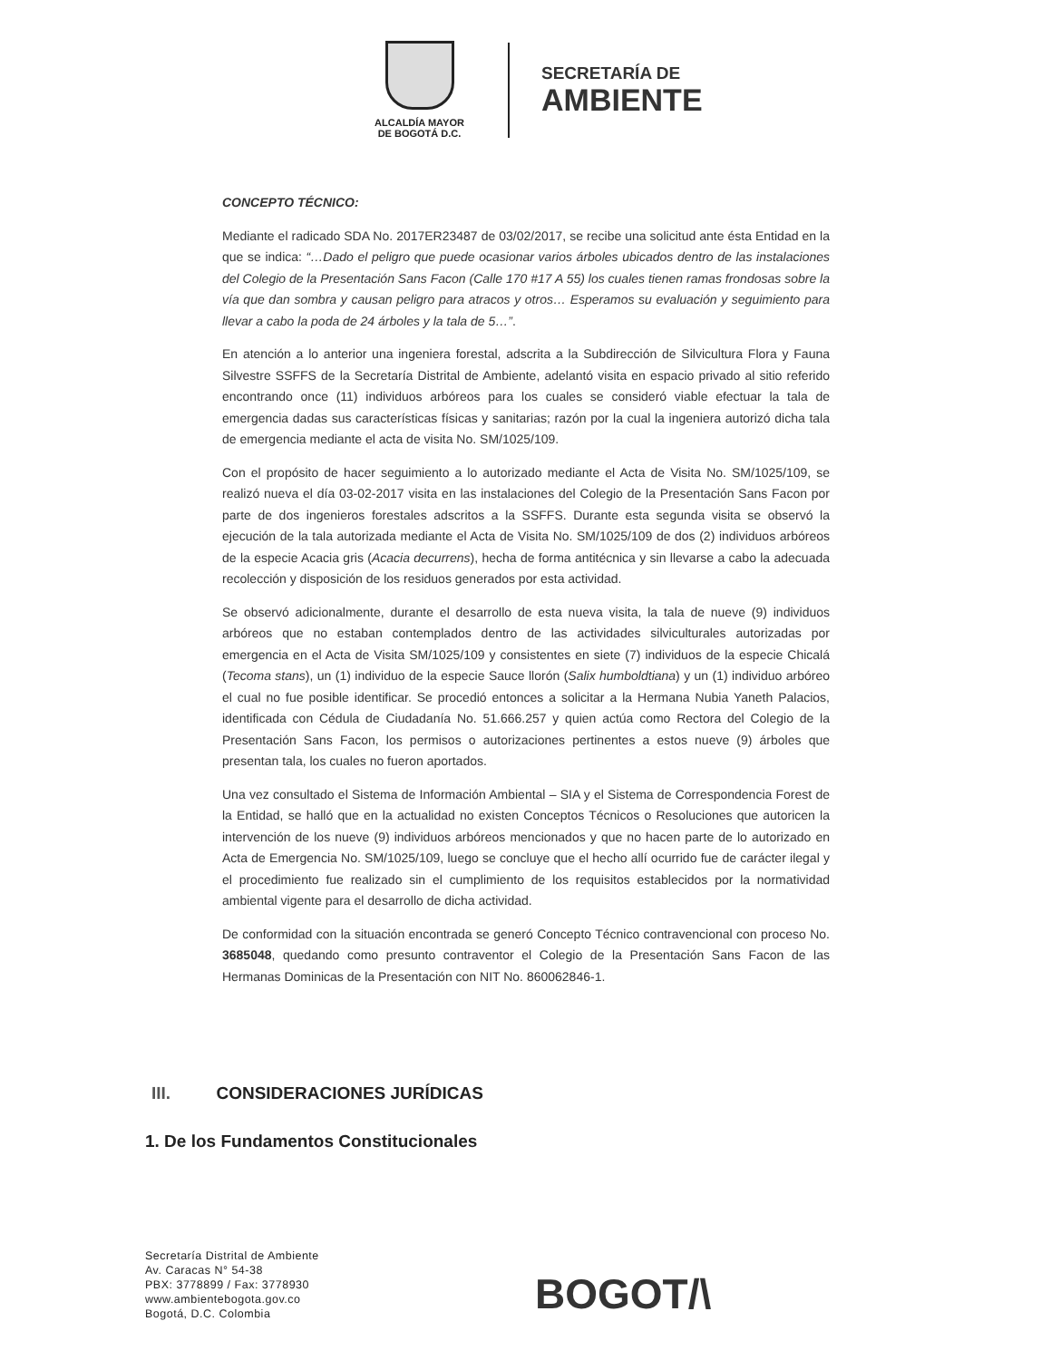ALCALDÍA MAYOR
DE BOGOTÁ D.C.
SECRETARÍA DE
AMBIENTE
CONCEPTO TÉCNICO:
Mediante el radicado SDA No. 2017ER23487 de 03/02/2017, se recibe una solicitud ante ésta Entidad en la que se indica: “…Dado el peligro que puede ocasionar varios árboles ubicados dentro de las instalaciones del Colegio de la Presentación Sans Facon (Calle 170 #17 A 55) los cuales tienen ramas frondosas sobre la vía que dan sombra y causan peligro para atracos y otros… Esperamos su evaluación y seguimiento para llevar a cabo la poda de 24 árboles y la tala de 5…”.
En atención a lo anterior una ingeniera forestal, adscrita a la Subdirección de Silvicultura Flora y Fauna Silvestre SSFFS de la Secretaría Distrital de Ambiente, adelantó visita en espacio privado al sitio referido encontrando once (11) individuos arbóreos para los cuales se consideró viable efectuar la tala de emergencia dadas sus características físicas y sanitarias; razón por la cual la ingeniera autorizó dicha tala de emergencia mediante el acta de visita No. SM/1025/109.
Con el propósito de hacer seguimiento a lo autorizado mediante el Acta de Visita No. SM/1025/109, se realizó nueva el día 03-02-2017 visita en las instalaciones del Colegio de la Presentación Sans Facon por parte de dos ingenieros forestales adscritos a la SSFFS. Durante esta segunda visita se observó la ejecución de la tala autorizada mediante el Acta de Visita No. SM/1025/109 de dos (2) individuos arbóreos de la especie Acacia gris (Acacia decurrens), hecha de forma antitécnica y sin llevarse a cabo la adecuada recolección y disposición de los residuos generados por esta actividad.
Se observó adicionalmente, durante el desarrollo de esta nueva visita, la tala de nueve (9) individuos arbóreos que no estaban contemplados dentro de las actividades silviculturales autorizadas por emergencia en el Acta de Visita SM/1025/109 y consistentes en siete (7) individuos de la especie Chicalá (Tecoma stans), un (1) individuo de la especie Sauce llorón (Salix humboldtiana) y un (1) individuo arbóreo el cual no fue posible identificar. Se procedió entonces a solicitar a la Hermana Nubia Yaneth Palacios, identificada con Cédula de Ciudadanía No. 51.666.257 y quien actúa como Rectora del Colegio de la Presentación Sans Facon, los permisos o autorizaciones pertinentes a estos nueve (9) árboles que presentan tala, los cuales no fueron aportados.
Una vez consultado el Sistema de Información Ambiental – SIA y el Sistema de Correspondencia Forest de la Entidad, se halló que en la actualidad no existen Conceptos Técnicos o Resoluciones que autoricen la intervención de los nueve (9) individuos arbóreos mencionados y que no hacen parte de lo autorizado en Acta de Emergencia No. SM/1025/109, luego se concluye que el hecho allí ocurrido fue de carácter ilegal y el procedimiento fue realizado sin el cumplimiento de los requisitos establecidos por la normatividad ambiental vigente para el desarrollo de dicha actividad.
De conformidad con la situación encontrada se generó Concepto Técnico contravencional con proceso No. 3685048, quedando como presunto contraventor el Colegio de la Presentación Sans Facon de las Hermanas Dominicas de la Presentación con NIT No. 860062846-1.
III. CONSIDERACIONES JURÍDICAS
1. De los Fundamentos Constitucionales
Secretaría Distrital de Ambiente
Av. Caracas N° 54-38
PBX: 3778899 / Fax: 3778930
www.ambientebogota.gov.co
Bogotá, D.C. Colombia
BOGOT/\